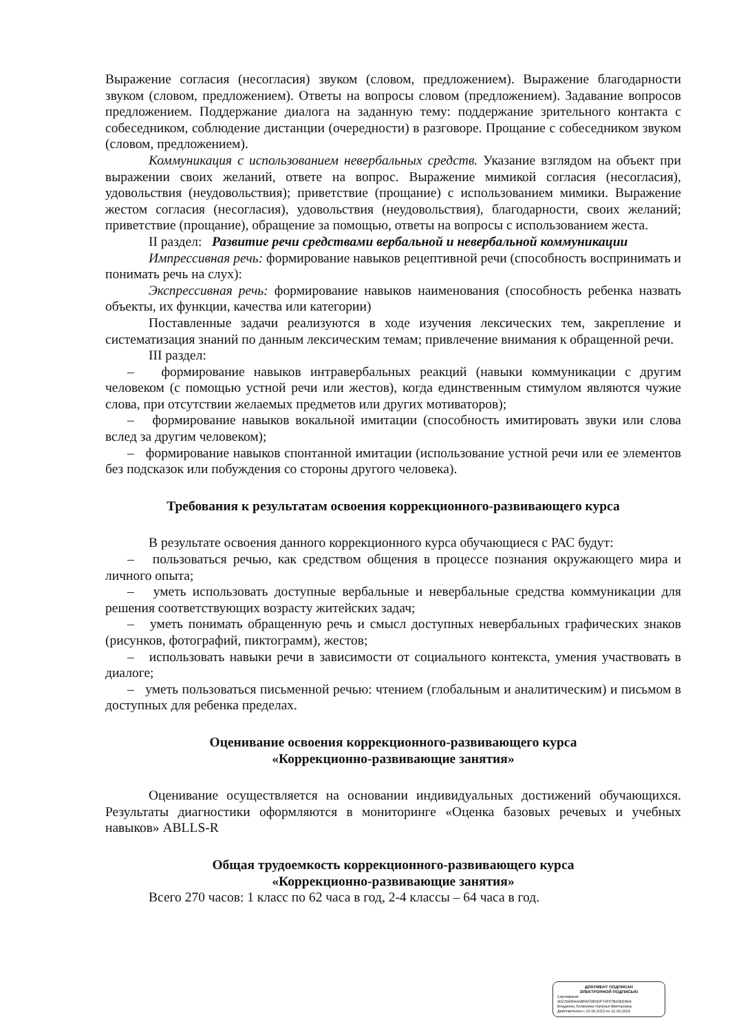Выражение согласия (несогласия) звуком (словом, предложением). Выражение благодарности звуком (словом, предложением). Ответы на вопросы словом (предложением). Задавание вопросов предложением. Поддержание диалога на заданную тему: поддержание зрительного контакта с собеседником, соблюдение дистанции (очередности) в разговоре. Прощание с собеседником звуком (словом, предложением).
Коммуникация с использованием невербальных средств. Указание взглядом на объект при выражении своих желаний, ответе на вопрос. Выражение мимикой согласия (несогласия), удовольствия (неудовольствия); приветствие (прощание) с использованием мимики. Выражение жестом согласия (несогласия), удовольствия (неудовольствия), благодарности, своих желаний; приветствие (прощание), обращение за помощью, ответы на вопросы с использованием жеста.
II раздел: Развитие речи средствами вербальной и невербальной коммуникации
Импрессивная речь: формирование навыков рецептивной речи (способность воспринимать и понимать речь на слух):
Экспрессивная речь: формирование навыков наименования (способность ребенка назвать объекты, их функции, качества или категории)
Поставленные задачи реализуются в ходе изучения лексических тем, закрепление и систематизация знаний по данным лексическим темам; привлечение внимания к обращенной речи.
III раздел:
– формирование навыков интравербальных реакций (навыки коммуникации с другим человеком (с помощью устной речи или жестов), когда единственным стимулом являются чужие слова, при отсутствии желаемых предметов или других мотиваторов);
– формирование навыков вокальной имитации (способность имитировать звуки или слова вслед за другим человеком);
– формирование навыков спонтанной имитации (использование устной речи или ее элементов без подсказок или побуждения со стороны другого человека).
Требования к результатам освоения коррекционного-развивающего курса
В результате освоения данного коррекционного курса обучающиеся с РАС будут:
– пользоваться речью, как средством общения в процессе познания окружающего мира и личного опыта;
– уметь использовать доступные вербальные и невербальные средства коммуникации для решения соответствующих возрасту житейских задач;
– уметь понимать обращенную речь и смысл доступных невербальных графических знаков (рисунков, фотографий, пиктограмм), жестов;
– использовать навыки речи в зависимости от социального контекста, умения участвовать в диалоге;
– уметь пользоваться письменной речью: чтением (глобальным и аналитическим) и письмом в доступных для ребенка пределах.
Оценивание освоения коррекционного-развивающего курса
«Коррекционно-развивающие занятия»
Оценивание осуществляется на основании индивидуальных достижений обучающихся. Результаты диагностики оформляются в мониторинге «Оценка базовых речевых и учебных навыков» ABLLS-R
Общая трудоемкость коррекционного-развивающего курса
«Коррекционно-развивающие занятия»
Всего 270 часов: 1 класс по 62 часа в год, 2-4 классы – 64 часа в год.
ДОКУМЕНТ ПОДПИСАН
ЭЛЕКТРОННОЙ ПОДПИСЬЮ
Сертификат
0DC596EAA08FAFDE0DF76F57B93DD804
Владелец Лопаткина Наталья Викторовна
Действителен с 20.06.2023 по 12.09.2024